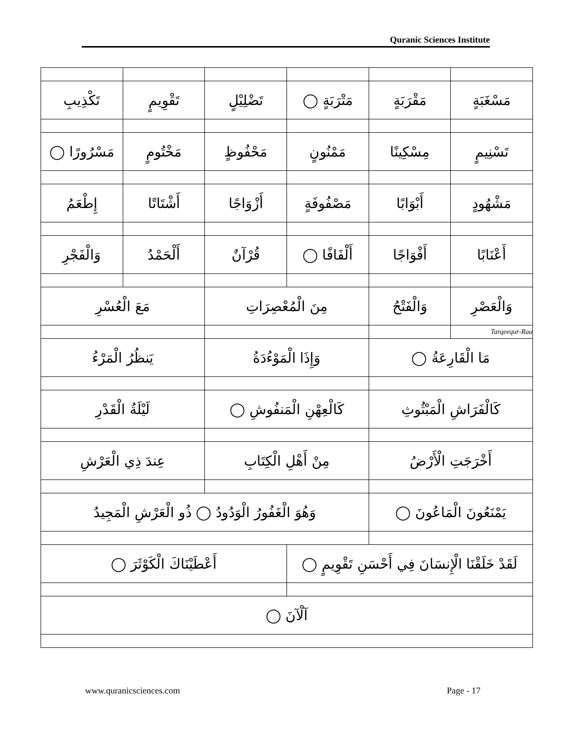Quranic Sciences Institute
| مَسْغَبَةٍ | مَقْرَبَةٍ | مَتْرَبَةٍ ◯ | تَضْلِيْلٍ | تَقْوِيمٍ | تَكْذِيبِ |
| تَسْنِيمٍ | مِسْكِينًا | مَمْنُونٍ | مَحْفُوظٍ | مَخْتُومٍ | مَسْرُورًا ◯ |
| مَشْهُودٍ | أَبْوَابًا | مَصْفُوفَةٍ | أَزْوَاجًا | أَشْتَاتًا | إِطْعَمُ |
| أَعْنَابًا | أَفْوَاجًا | أَلْفَافًا ◯ | قُرْآنٌ | أَلْحَمْدُ | وَالْفَجْرِ |
| وَالْعَصْرِ | وَالْفَتْحُ | مِنَ الْمُعْصِرَاتِ | | مَعَ الْعُسْرِ | |
| Tarqeequr-Raa | | | | | |
| مَا الْقَارِعَةُ ◯ | | وَإِذَا الْمَوْءُدَةُ | | يَنظُرُ الْمَرْءُ | |
| كَالْفَرَاشِ الْمَبْثُوثِ | | كَالْعِهْنِ الْمَنفُوشِ ◯ | | لَيْلَةُ الْقَدْرِ | |
| أَخْرَجَتِ الْأَرْضُ | | مِنْ أَهْلِ الْكِتَابِ | | عِندَ ذِي الْعَرْشِ | |
| يَمْنَعُونَ الْمَاعُونَ ◯ | | وَهُوَ الْغَفُورُ الْوَدُودُ ◯ ذُو الْعَرْشِ الْمَجِيدُ | | | |
| لَقَدْ خَلَقْنَا الْإِنسَانَ فِي أَحْسَنِ تَقْوِيمٍ ◯ | | | أَعْطَيْنَاكَ الْكَوْثَرَ ◯ | | |
| آلْآنَ ◯ | | | | | |
www.quranicsciences.com Page - 17